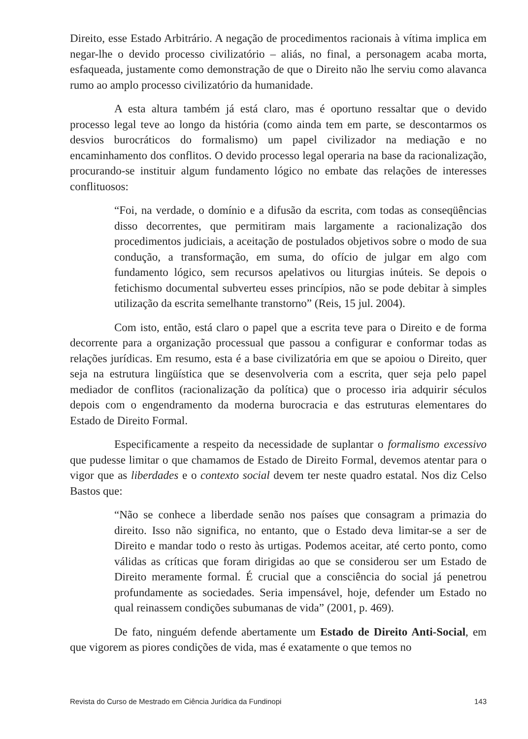Direito, esse Estado Arbitrário. A negação de procedimentos racionais à vítima implica em negar-lhe o devido processo civilizatório – aliás, no final, a personagem acaba morta, esfaqueada, justamente como demonstração de que o Direito não lhe serviu como alavanca rumo ao amplo processo civilizatório da humanidade.
A esta altura também já está claro, mas é oportuno ressaltar que o devido processo legal teve ao longo da história (como ainda tem em parte, se descontarmos os desvios burocráticos do formalismo) um papel civilizador na mediação e no encaminhamento dos conflitos. O devido processo legal operaria na base da racionalização, procurando-se instituir algum fundamento lógico no embate das relações de interesses conflituosos:
“Foi, na verdade, o domínio e a difusão da escrita, com todas as conseqüências disso decorrentes, que permitiram mais largamente a racionalização dos procedimentos judiciais, a aceitação de postulados objetivos sobre o modo de sua condução, a transformação, em suma, do ofício de julgar em algo com fundamento lógico, sem recursos apelativos ou liturgias inúteis. Se depois o fetichismo documental subverteu esses princípios, não se pode debitar à simples utilização da escrita semelhante transtorno” (Reis, 15 jul. 2004).
Com isto, então, está claro o papel que a escrita teve para o Direito e de forma decorrente para a organização processual que passou a configurar e conformar todas as relações jurídicas. Em resumo, esta é a base civilizatória em que se apoiou o Direito, quer seja na estrutura lingüística que se desenvolveria com a escrita, quer seja pelo papel mediador de conflitos (racionalização da política) que o processo iria adquirir séculos depois com o engendramento da moderna burocracia e das estruturas elementares do Estado de Direito Formal.
Especificamente a respeito da necessidade de suplantar o formalismo excessivo que pudesse limitar o que chamamos de Estado de Direito Formal, devemos atentar para o vigor que as liberdades e o contexto social devem ter neste quadro estatal. Nos diz Celso Bastos que:
“Não se conhece a liberdade senão nos países que consagram a primazia do direito. Isso não significa, no entanto, que o Estado deva limitar-se a ser de Direito e mandar todo o resto às urtigas. Podemos aceitar, até certo ponto, como válidas as críticas que foram dirigidas ao que se considerou ser um Estado de Direito meramente formal. É crucial que a consciência do social já penetrou profundamente as sociedades. Seria impensável, hoje, defender um Estado no qual reinassem condições subumanas de vida” (2001, p. 469).
De fato, ninguém defende abertamente um Estado de Direito Anti-Social, em que vigorem as piores condições de vida, mas é exatamente o que temos no
Revista do Curso de Mestrado em Ciência Jurídica da Fundinopi 143